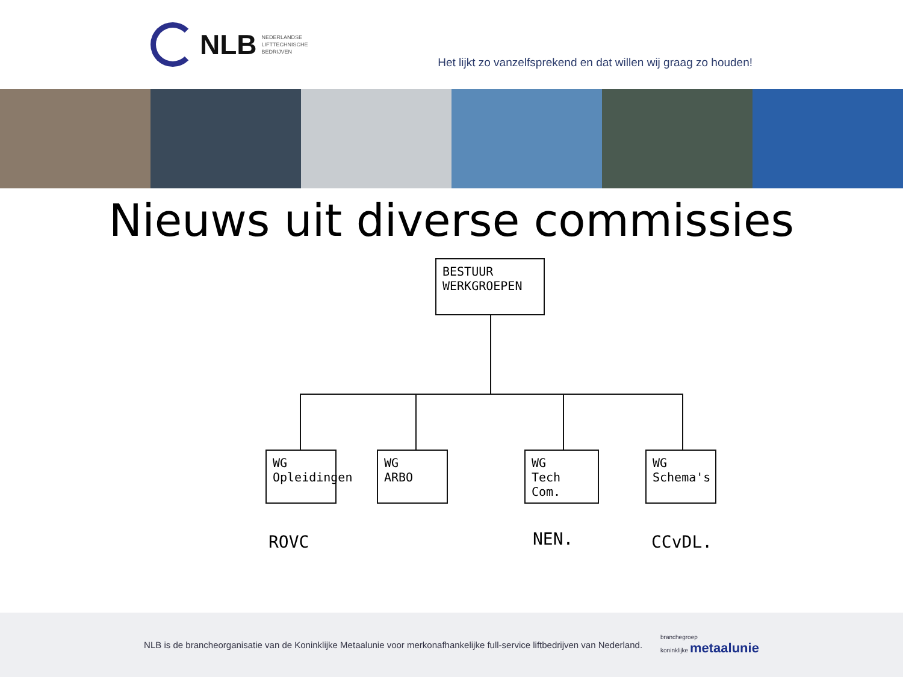NLB NEDERLANDSE
LIFTTECHNISCHE
BEDRIJVEN
Het lijkt zo vanzelfsprekend en dat willen wij graag zo houden!
Nieuws uit diverse commissies
BESTUUR
WERKGROEPEN
WG
Opleidingen
WG
ARBO
WG
Tech Com.
WG
Schema's
ROVC NEN. CCvDL.
NLB is de brancheorganisatie van de Koninklijke Metaalunie voor merkonafhankelijke full-service liftbedrijven van Nederland. branchegroep
koninklijke metaalunie